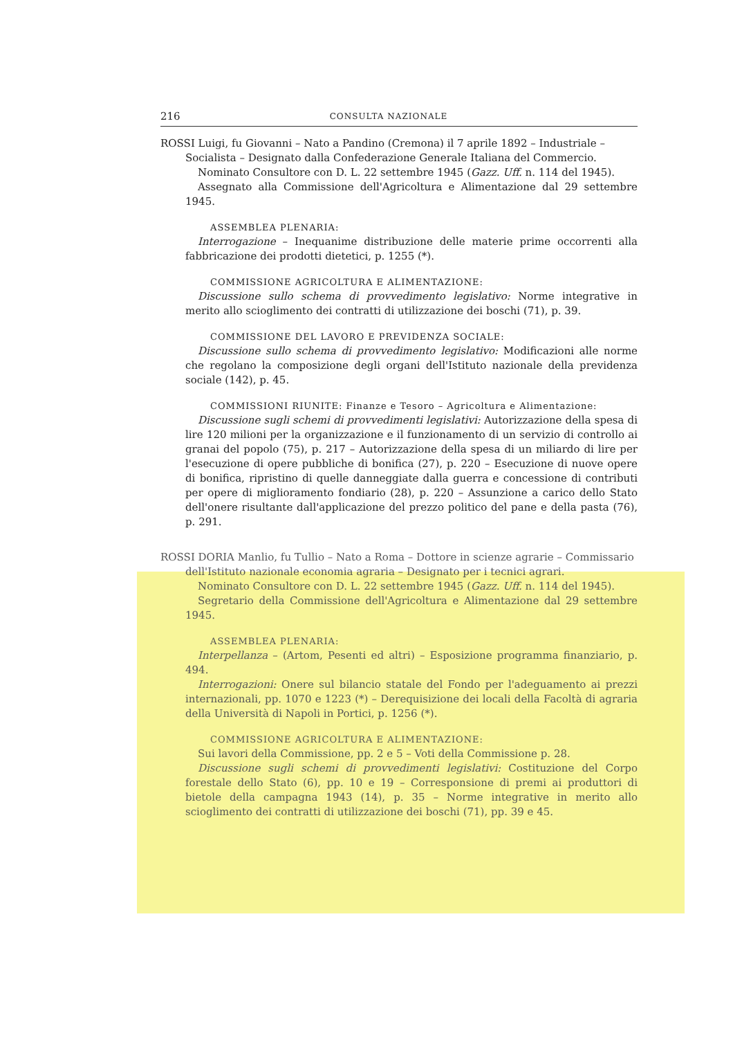216 CONSULTA NAZIONALE
ROSSI Luigi, fu Giovanni – Nato a Pandino (Cremona) il 7 aprile 1892 – Industriale – Socialista – Designato dalla Confederazione Generale Italiana del Commercio.
Nominato Consultore con D. L. 22 settembre 1945 (Gazz. Uff. n. 114 del 1945).
Assegnato alla Commissione dell'Agricoltura e Alimentazione dal 29 settembre 1945.
ASSEMBLEA PLENARIA:
Interrogazione – Inequanime distribuzione delle materie prime occorrenti alla fabbricazione dei prodotti dietetici, p. 1255 (*).
COMMISSIONE AGRICOLTURA E ALIMENTAZIONE:
Discussione sullo schema di provvedimento legislativo: Norme integrative in merito allo scioglimento dei contratti di utilizzazione dei boschi (71), p. 39.
COMMISSIONE DEL LAVORO E PREVIDENZA SOCIALE:
Discussione sullo schema di provvedimento legislativo: Modificazioni alle norme che regolano la composizione degli organi dell'Istituto nazionale della previdenza sociale (142), p. 45.
COMMISSIONI RIUNITE: Finanze e Tesoro – Agricoltura e Alimentazione:
Discussione sugli schemi di provvedimenti legislativi: Autorizzazione della spesa di lire 120 milioni per la organizzazione e il funzionamento di un servizio di controllo ai granai del popolo (75), p. 217 – Autorizzazione della spesa di un miliardo di lire per l'esecuzione di opere pubbliche di bonifica (27), p. 220 – Esecuzione di nuove opere di bonifica, ripristino di quelle danneggiate dalla guerra e concessione di contributi per opere di miglioramento fondiario (28), p. 220 – Assunzione a carico dello Stato dell'onere risultante dall'applicazione del prezzo politico del pane e della pasta (76), p. 291.
ROSSI DORIA Manlio, fu Tullio – Nato a Roma – Dottore in scienze agrarie – Commissario dell'Istituto nazionale economia agraria – Designato per i tecnici agrari.
Nominato Consultore con D. L. 22 settembre 1945 (Gazz. Uff. n. 114 del 1945).
Segretario della Commissione dell'Agricoltura e Alimentazione dal 29 settembre 1945.
ASSEMBLEA PLENARIA:
Interpellanza – (Artom, Pesenti ed altri) – Esposizione programma finanziario, p. 494.
Interrogazioni: Onere sul bilancio statale del Fondo per l'adeguamento ai prezzi internazionali, pp. 1070 e 1223 (*) – Derequisizione dei locali della Facoltà di agraria della Università di Napoli in Portici, p. 1256 (*).
COMMISSIONE AGRICOLTURA E ALIMENTAZIONE:
Sui lavori della Commissione, pp. 2 e 5 – Voti della Commissione p. 28.
Discussione sugli schemi di provvedimenti legislativi: Costituzione del Corpo forestale dello Stato (6), pp. 10 e 19 – Corresponsione di premi ai produttori di bietole della campagna 1943 (14), p. 35 – Norme integrative in merito allo scioglimento dei contratti di utilizzazione dei boschi (71), pp. 39 e 45.